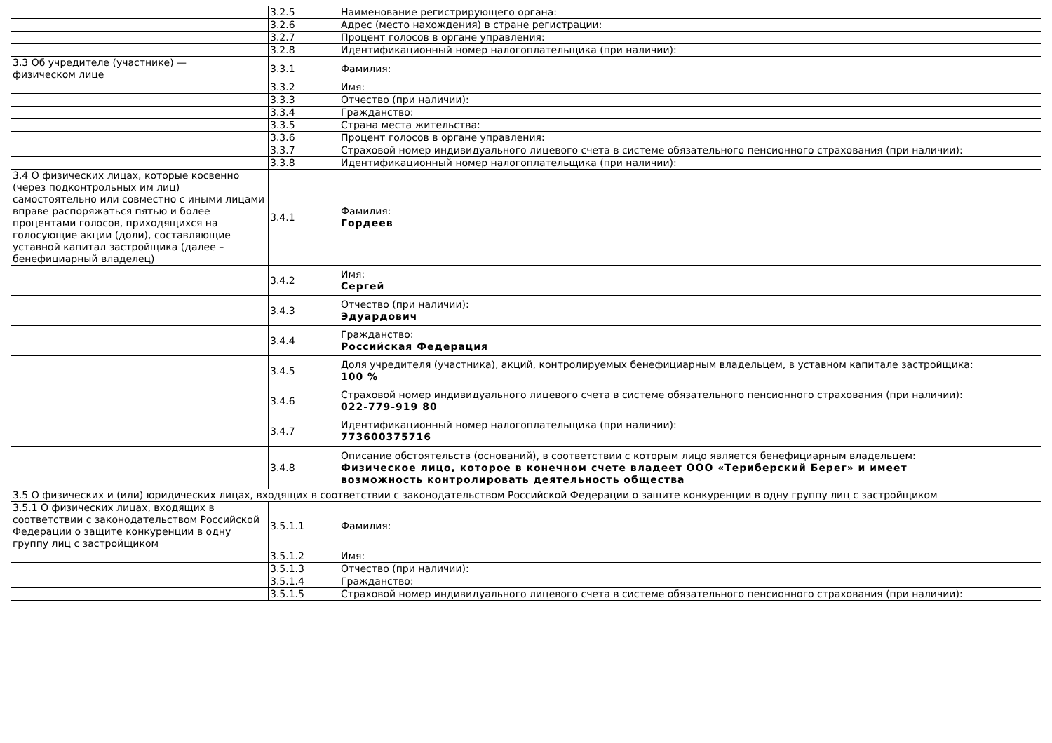| | 3.2.5 | Наименование регистрирующего органа: |
| | 3.2.6 | Адрес (место нахождения) в стране регистрации: |
| | 3.2.7 | Процент голосов в органе управления: |
| | 3.2.8 | Идентификационный номер налогоплательщика (при наличии): |
| 3.3 Об учредителе (участнике) — физическом лице | 3.3.1 | Фамилия: |
| | 3.3.2 | Имя: |
| | 3.3.3 | Отчество (при наличии): |
| | 3.3.4 | Гражданство: |
| | 3.3.5 | Страна места жительства: |
| | 3.3.6 | Процент голосов в органе управления: |
| | 3.3.7 | Страховой номер индивидуального лицевого счета в системе обязательного пенсионного страхования (при наличии): |
| | 3.3.8 | Идентификационный номер налогоплательщика (при наличии): |
| 3.4 О физических лицах, которые косвенно (через подконтрольных им лиц) самостоятельно или совместно с иными лицами вправе распоряжаться пятью и более процентами голосов, приходящихся на голосующие акции (доли), составляющие уставной капитал застройщика (далее – бенефициарный владелец) | 3.4.1 | Фамилия: Гордеев |
| | 3.4.2 | Имя: Сергей |
| | 3.4.3 | Отчество (при наличии): Эдуардович |
| | 3.4.4 | Гражданство: Российская Федерация |
| | 3.4.5 | Доля учредителя (участника), акций, контролируемых бенефициарным владельцем, в уставном капитале застройщика: 100 % |
| | 3.4.6 | Страховой номер индивидуального лицевого счета в системе обязательного пенсионного страхования (при наличии): 022-779-919 80 |
| | 3.4.7 | Идентификационный номер налогоплательщика (при наличии): 773600375716 |
| | 3.4.8 | Описание обстоятельств (оснований), в соответствии с которым лицо является бенефициарным владельцем: Физическое лицо, которое в конечном счете владеет ООО «Териберский Берег» и имеет возможность контролировать деятельность общества |
| 3.5 О физических и (или) юридических лицах, входящих в соответствии с законодательством Российской Федерации о защите конкуренции в одну группу лиц с застройщиком | | |
| 3.5.1 О физических лицах, входящих в соответствии с законодательством Российской Федерации о защите конкуренции в одну группу лиц с застройщиком | 3.5.1.1 | Фамилия: |
| | 3.5.1.2 | Имя: |
| | 3.5.1.3 | Отчество (при наличии): |
| | 3.5.1.4 | Гражданство: |
| | 3.5.1.5 | Страховой номер индивидуального лицевого счета в системе обязательного пенсионного страхования (при наличии): |